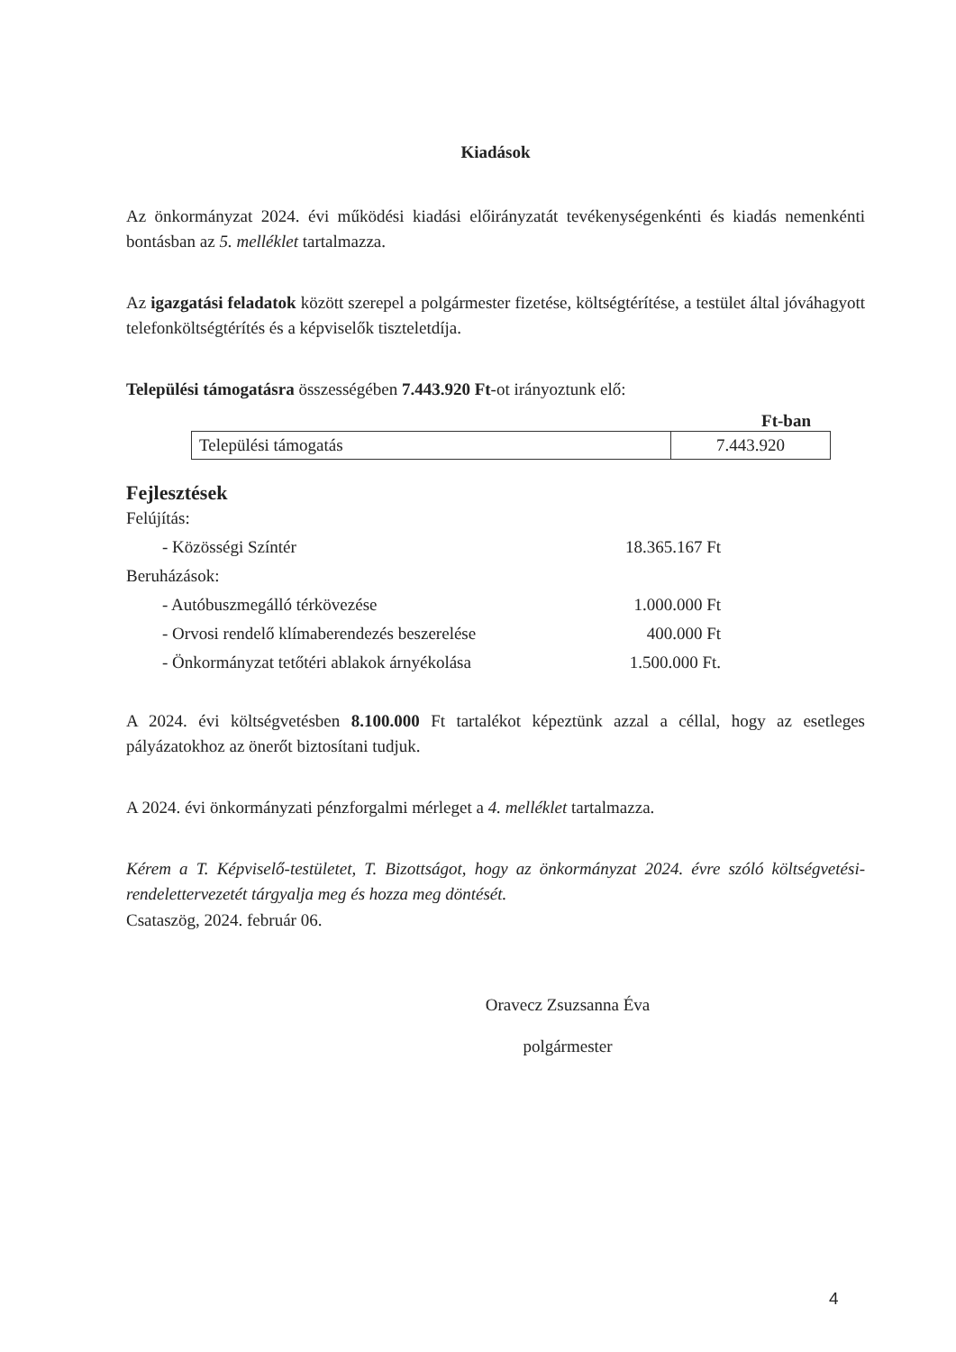Kiadások
Az önkormányzat 2024. évi működési kiadási előirányzatát tevékenységenkénti és kiadás nemenkénti bontásban az 5. melléklet tartalmazza.
Az igazgatási feladatok között szerepel a polgármester fizetése, költségtérítése, a testület által jóváhagyott telefonköltségtérítés és a képviselők tiszteletdíja.
Települési támogatásra összességében 7.443.920 Ft-ot irányoztunk elő:
Ft-ban
| Települési támogatás | 7.443.920 |
Fejlesztések
Felújítás:
- Közösségi Színtér 18.365.167 Ft
Beruházások:
- Autóbuszmegálló térkövezése 1.000.000 Ft
- Orvosi rendelő klímaberendezés beszerelése 400.000 Ft
- Önkormányzat tetőtéri ablakok árnyékolása 1.500.000 Ft.
A 2024. évi költségvetésben 8.100.000 Ft tartalékot képeztünk azzal a céllal, hogy az esetleges pályázatokhoz az önerőt biztosítani tudjuk.
A 2024. évi önkormányzati pénzforgalmi mérleget a 4. melléklet tartalmazza.
Kérem a T. Képviselő-testületet, T. Bizottságot, hogy az önkormányzat 2024. évre szóló költségvetési-rendelettervezetét tárgyalja meg és hozza meg döntését.
Csataszög, 2024. február 06.
Oravecz Zsuzsanna Éva
polgármester
4